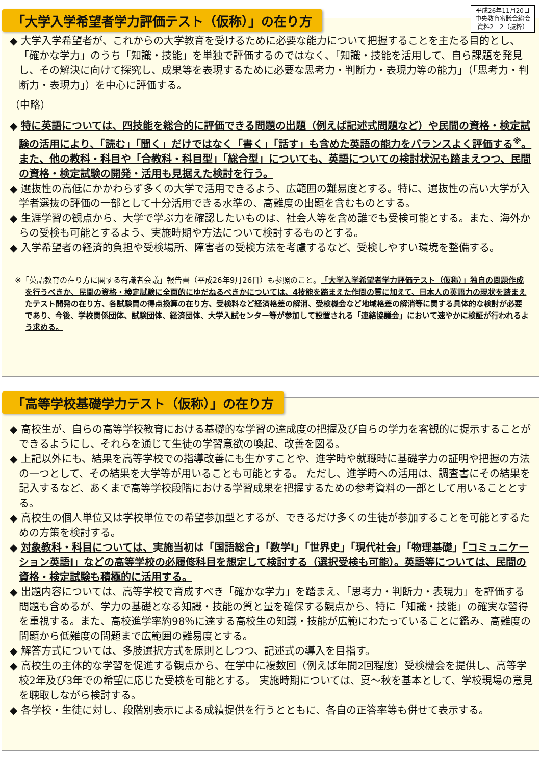「大学入学希望者学力評価テスト（仮称）」の在り方
平成26年11月20日
中央教育審議会総会
資料2－2（抜粋）
◆ 大学入学希望者が、これからの大学教育を受けるために必要な能力について把握することを主たる目的とし、「確かな学力」のうち「知識・技能」を単独で評価するのではなく、「知識・技能を活用して、自ら課題を発見し、その解決に向けて探究し、成果等を表現するために必要な思考力・判断力・表現力等の能力」（「思考力・判断力・表現力」）を中心に評価する。
（中略）
◆ 特に英語については、四技能を総合的に評価できる問題の出題（例えば記述式問題など）や民間の資格・検定試験の活用により、「読む」「聞く」だけではなく「書く」「話す」も含めた英語の能力をバランスよく評価する<sup>※</sup>。また、他の教科・科目や「合教科・科目型」「総合型」についても、英語についての検討状況も踏まえつつ、民間の資格・検定試験の開発・活用も見据えた検討を行う。
◆ 選抜性の高低にかかわらず多くの大学で活用できるよう、広範囲の難易度とする。特に、選抜性の高い大学が入学者選抜の評価の一部として十分活用できる水準の、高難度の出題を含むものとする。
◆ 生涯学習の観点から、大学で学ぶ力を確認したいものは、社会人等を含め誰でも受検可能とする。また、海外からの受検も可能とするよう、実施時期や方法について検討するものとする。
◆ 入学希望者の経済的負担や受検場所、障害者の受検方法を考慮するなど、受検しやすい環境を整備する。
※「英語教育の在り方に関する有識者会議」報告書（平成26年9月26日）も参照のこと。「大学入学希望者学力評価テスト（仮称）」独自の問題作成を行うべきか、民間の資格・検定試験に全面的にゆだねるべきかについては、4技能を踏まえた作問の質に加えて、日本人の英語力の現状を踏まえたテスト開発の在り方、各試験間の得点換算の在り方、受検料など経済格差の解消、受検機会など地域格差の解消等に関する具体的な検討が必要であり、今後、学校関係団体、試験団体、経済団体、大学入試センター等が参加して設置される「連絡協議会」において速やかに検証が行われるよう求める。
「高等学校基礎学力テスト（仮称）」の在り方
◆ 高校生が、自らの高等学校教育における基礎的な学習の達成度の把握及び自らの学力を客観的に提示することができるようにし、それらを通じて生徒の学習意欲の喚起、改善を図る。
◆ 上記以外にも、結果を高等学校での指導改善にも生かすことや、進学時や就職時に基礎学力の証明や把握の方法の一つとして、その結果を大学等が用いることも可能とする。 ただし、進学時への活用は、調査書にその結果を記入するなど、あくまで高等学校段階における学習成果を把握するための参考資料の一部として用いることとする。
◆ 高校生の個人単位又は学校単位での希望参加型とするが、できるだけ多くの生徒が参加することを可能とするための方策を検討する。
◆ 対象教科・科目については、実施当初は「国語総合」「数学Ⅰ」「世界史」「現代社会」「物理基礎」「コミュニケーション英語Ⅰ」などの高等学校の必履修科目を想定して検討する（選択受検も可能）。英語等については、民間の資格・検定試験も積極的に活用する。
◆ 出題内容については、高等学校で育成すべき「確かな学力」を踏まえ、「思考力・判断力・表現力」を評価する問題も含めるが、学力の基礎となる知識・技能の質と量を確保する観点から、特に「知識・技能」の確実な習得を重視する。また、高校進学率約98％に達する高校生の知識・技能が広範にわたっていることに鑑み、高難度の問題から低難度の問題まで広範囲の難易度とする。
◆ 解答方式については、多肢選択方式を原則としつつ、記述式の導入を目指す。
◆ 高校生の主体的な学習を促進する観点から、在学中に複数回（例えば年間2回程度）受検機会を提供し、高等学校2年及び3年での希望に応じた受検を可能とする。 実施時期については、夏～秋を基本として、学校現場の意見を聴取しながら検討する。
◆ 各学校・生徒に対し、段階別表示による成績提供を行うとともに、各自の正答率等も併せて表示する。